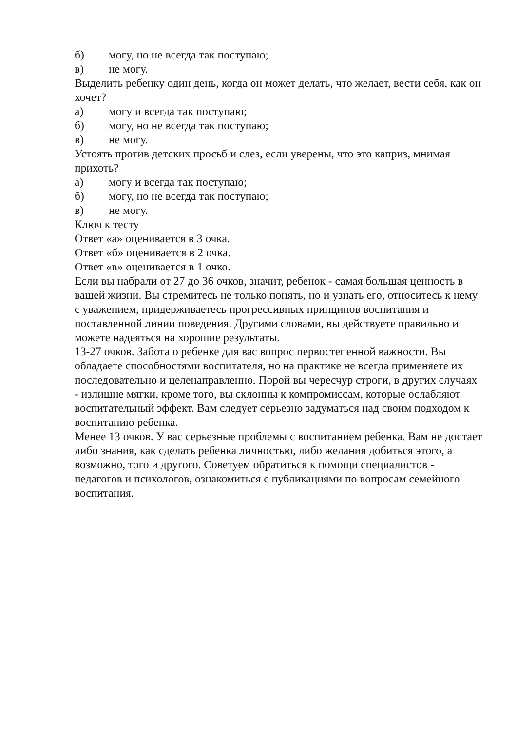б) могу, но не всегда так поступаю;
в) не могу.
Выделить ребенку один день, когда он может делать, что желает, вести себя, как он хочет?
а) могу и всегда так поступаю;
б) могу, но не всегда так поступаю;
в) не могу.
Устоять против детских просьб и слез, если уверены, что это каприз, мнимая прихоть?
а) могу и всегда так поступаю;
б) могу, но не всегда так поступаю;
в) не могу.
Ключ к тесту
Ответ «а» оценивается в 3 очка.
Ответ «б» оценивается в 2 очка.
Ответ «в» оценивается в 1 очко.
Если вы набрали от 27 до 36 очков, значит, ребенок - самая большая ценность в вашей жизни. Вы стремитесь не только понять, но и узнать его, относитесь к нему с уважением, придерживаетесь прогрессивных принципов воспитания и поставленной линии поведения. Другими словами, вы действуете правильно и можете надеяться на хорошие результаты.
13-27 очков. Забота о ребенке для вас вопрос первостепенной важности. Вы обладаете способностями воспитателя, но на практике не всегда применяете их последовательно и целенаправленно. Порой вы чересчур строги, в других случаях - излишне мягки, кроме того, вы склонны к компромиссам, которые ослабляют воспитательный эффект. Вам следует серьезно задуматься над своим подходом к воспитанию ребенка.
Менее 13 очков. У вас серьезные проблемы с воспитанием ребенка. Вам не достает либо знания, как сделать ребенка личностью, либо желания добиться этого, а возможно, того и другого. Советуем обратиться к помощи специалистов - педагогов и психологов, ознакомиться с публикациями по вопросам семейного воспитания.